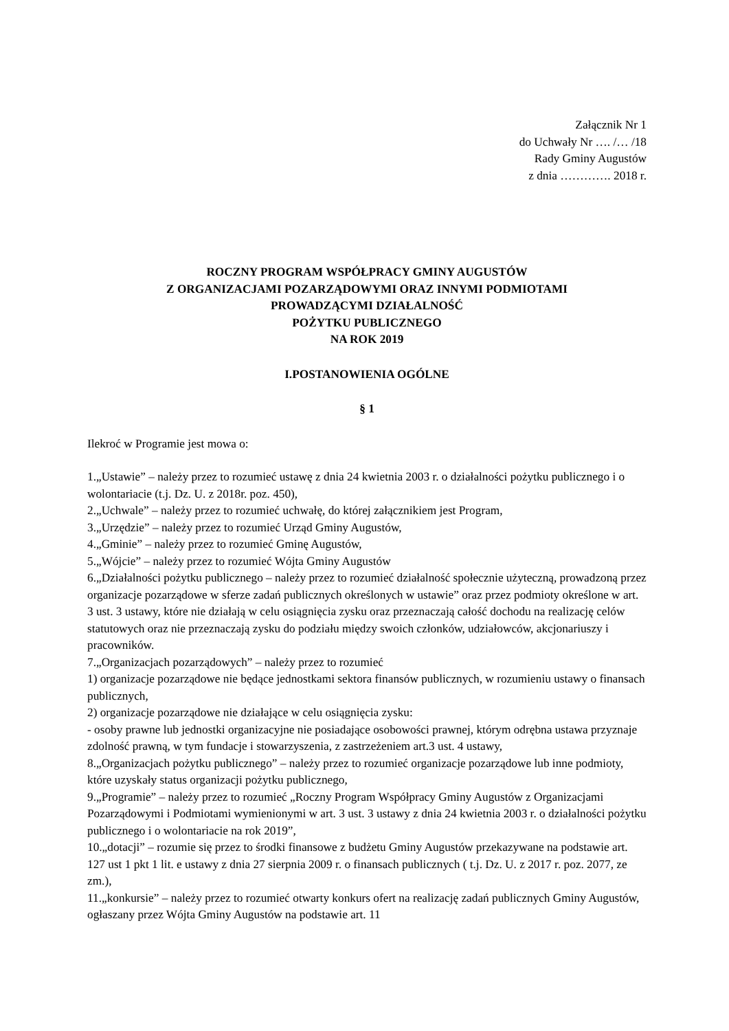Załącznik Nr 1
do Uchwały Nr …. /… /18
Rady Gminy Augustów
z dnia …………. 2018 r.
ROCZNY PROGRAM WSPÓŁPRACY GMINY AUGUSTÓW
Z ORGANIZACJAMI POZARZĄDOWYMI ORAZ INNYMI PODMIOTAMI
PROWADZĄCYMI DZIAŁALNOŚĆ
POŻYTKU PUBLICZNEGO
NA ROK 2019
I.POSTANOWIENIA OGÓLNE
§ 1
Ilekroć w Programie jest mowa o:
1.„Ustawie” – należy przez to rozumieć ustawę z dnia 24 kwietnia 2003 r. o działalności pożytku publicznego i o wolontariacie (t.j. Dz. U. z 2018r. poz. 450),
2.„Uchwale” – należy przez to rozumieć uchwałę, do której załącznikiem jest Program,
3.„Urzędzie” – należy przez to rozumieć Urząd Gminy Augustów,
4.„Gminie” – należy przez to rozumieć Gminę Augustów,
5.„Wójcie” – należy przez to rozumieć Wójta Gminy Augustów
6.„Działalności pożytku publicznego – należy przez to rozumieć działalność społecznie użyteczną, prowadzoną przez organizacje pozarządowe w sferze zadań publicznych określonych w ustawie” oraz przez podmioty określone w art. 3 ust. 3 ustawy, które nie działają w celu osiągnięcia zysku oraz przeznaczają całość dochodu na realizację celów statutowych oraz nie przeznaczają zysku do podziału między swoich członków, udziałowców, akcjonariuszy i pracowników.
7.„Organizacjach pozarządowych” – należy przez to rozumieć
1) organizacje pozarządowe nie będące jednostkami sektora finansów publicznych, w rozumieniu ustawy o finansach publicznych,
2) organizacje pozarządowe nie działające w celu osiągnięcia zysku:
- osoby prawne lub jednostki organizacyjne nie posiadające osobowości prawnej, którym odrębna ustawa przyznaje zdolność prawną, w tym fundacje i stowarzyszenia, z zastrzeżeniem art.3 ust. 4 ustawy,
8.„Organizacjach pożytku publicznego” – należy przez to rozumieć organizacje pozarządowe lub inne podmioty, które uzyskały status organizacji pożytku publicznego,
9.„Programie” – należy przez to rozumieć „Roczny Program Współpracy Gminy Augustów z Organizacjami Pozarządowymi i Podmiotami wymienionymi w art. 3 ust. 3 ustawy z dnia 24 kwietnia 2003 r. o działalności pożytku publicznego i o wolontariacie na rok 2019”,
10.„dotacji” – rozumie się przez to środki finansowe z budżetu Gminy Augustów przekazywane na podstawie art. 127 ust 1 pkt 1 lit. e ustawy z dnia 27 sierpnia 2009 r. o finansach publicznych ( t.j. Dz. U. z 2017 r. poz. 2077, ze zm.),
11.„konkursie” – należy przez to rozumieć otwarty konkurs ofert na realizację zadań publicznych Gminy Augustów, ogłaszany przez Wójta Gminy Augustów na podstawie art. 11